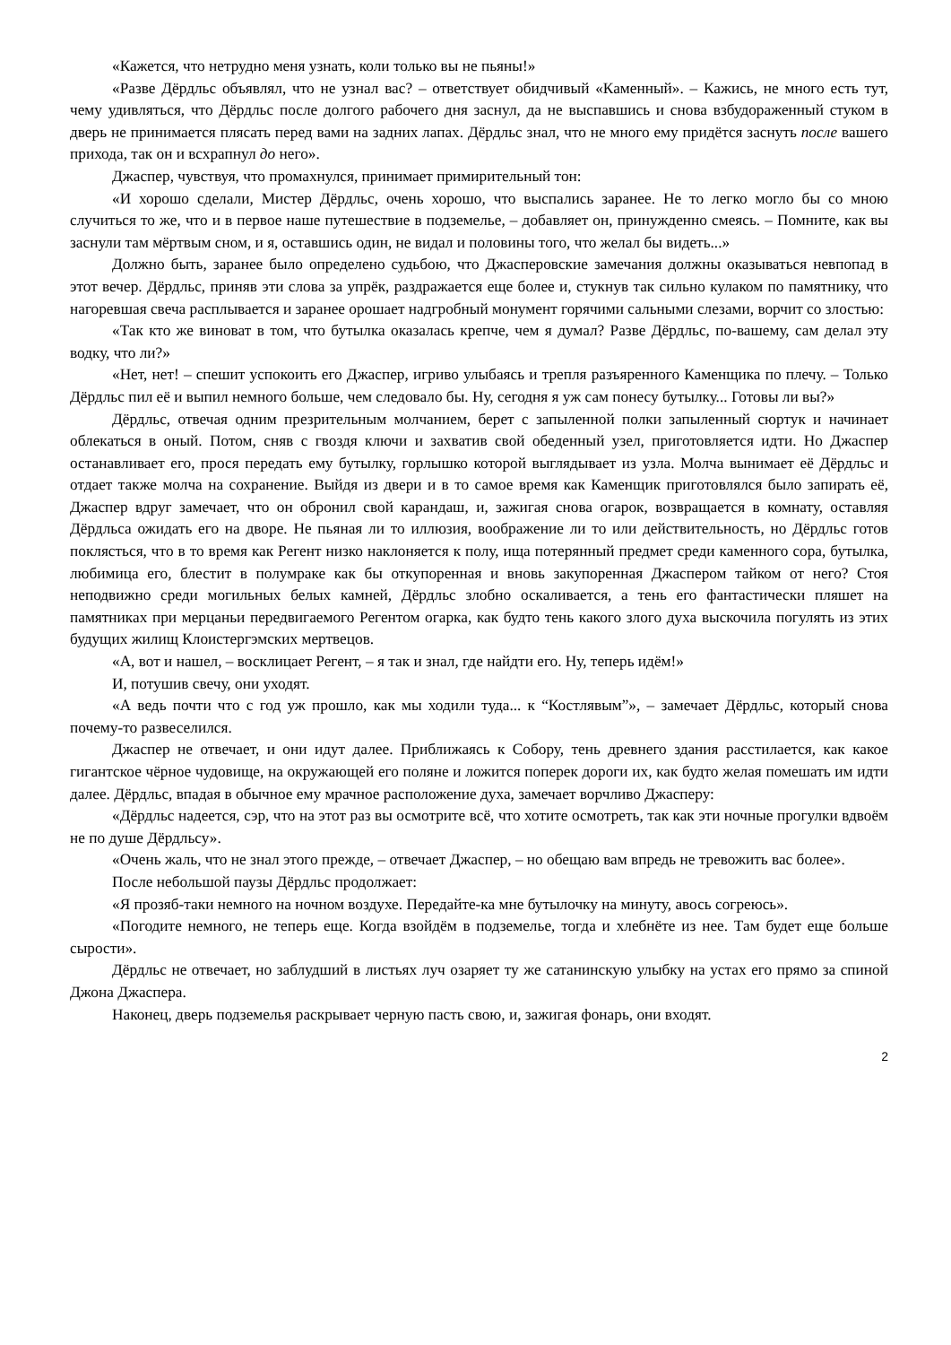«Кажется, что нетрудно меня узнать, коли только вы не пьяны!»
«Разве Дёрдльс объявлял, что не узнал вас? – ответствует обидчивый «Каменный». – Кажись, не много есть тут, чему удивляться, что Дёрдльс после долгого рабочего дня заснул, да не выспавшись и снова взбудораженный стуком в дверь не принимается плясать перед вами на задних лапах. Дёрдльс знал, что не много ему придётся заснуть после вашего прихода, так он и всхрапнул до него».
Джаспер, чувствуя, что промахнулся, принимает примирительный тон:
«И хорошо сделали, Мистер Дёрдльс, очень хорошо, что выспались заранее. Не то легко могло бы со мною случиться то же, что и в первое наше путешествие в подземелье, – добавляет он, принужденно смеясь. – Помните, как вы заснули там мёртвым сном, и я, оставшись один, не видал и половины того, что желал бы видеть...»
Должно быть, заранее было определено судьбою, что Джасперовские замечания должны оказываться невпопад в этот вечер. Дёрдльс, приняв эти слова за упрёк, раздражается еще более и, стукнув так сильно кулаком по памятнику, что нагоревшая свеча расплывается и заранее орошает надгробный монумент горячими сальными слезами, ворчит со злостью:
«Так кто же виноват в том, что бутылка оказалась крепче, чем я думал? Разве Дёрдльс, по-вашему, сам делал эту водку, что ли?»
«Нет, нет! – спешит успокоить его Джаспер, игриво улыбаясь и трепля разъяренного Каменщика по плечу. – Только Дёрдльс пил её и выпил немного больше, чем следовало бы. Ну, сегодня я уж сам понесу бутылку... Готовы ли вы?»
Дёрдльс, отвечая одним презрительным молчанием, берет с запыленной полки запыленный сюртук и начинает облекаться в оный. Потом, сняв с гвоздя ключи и захватив свой обеденный узел, приготовляется идти. Но Джаспер останавливает его, прося передать ему бутылку, горлышко которой выглядывает из узла. Молча вынимает её Дёрдльс и отдает также молча на сохранение. Выйдя из двери и в то самое время как Каменщик приготовлялся было запирать её, Джаспер вдруг замечает, что он обронил свой карандаш, и, зажигая снова огарок, возвращается в комнату, оставляя Дёрдльса ожидать его на дворе. Не пьяная ли то иллюзия, воображение ли то или действительность, но Дёрдльс готов поклясться, что в то время как Регент низко наклоняется к полу, ища потерянный предмет среди каменного сора, бутылка, любимица его, блестит в полумраке как бы откупоренная и вновь закупоренная Джаспером тайком от него? Стоя неподвижно среди могильных белых камней, Дёрдльс злобно оскаливается, а тень его фантастически пляшет на памятниках при мерцаньи передвигаемого Регентом огарка, как будто тень какого злого духа выскочила погулять из этих будущих жилищ Клоистергэмских мертвецов.
«А, вот и нашел, – восклицает Регент, – я так и знал, где найдти его. Ну, теперь идём!»
И, потушив свечу, они уходят.
«А ведь почти что с год уж прошло, как мы ходили туда... к “Костлявым”», – замечает Дёрдльс, который снова почему-то развеселился.
Джаспер не отвечает, и они идут далее. Приближаясь к Собору, тень древнего здания расстилается, как какое гигантское чёрное чудовище, на окружающей его поляне и ложится поперек дороги их, как будто желая помешать им идти далее. Дёрдльс, впадая в обычное ему мрачное расположение духа, замечает ворчливо Джасперу:
«Дёрдльс надеется, сэр, что на этот раз вы осмотрите всё, что хотите осмотреть, так как эти ночные прогулки вдвоём не по душе Дёрдльсу».
«Очень жаль, что не знал этого прежде, – отвечает Джаспер, – но обещаю вам впредь не тревожить вас более».
После небольшой паузы Дёрдльс продолжает:
«Я прозяб-таки немного на ночном воздухе. Передайте-ка мне бутылочку на минуту, авось согреюсь».
«Погодите немного, не теперь еще. Когда взойдём в подземелье, тогда и хлебнёте из нее. Там будет еще больше сырости».
Дёрдльс не отвечает, но заблудший в листьях луч озаряет ту же сатанинскую улыбку на устах его прямо за спиной Джона Джаспера.
Наконец, дверь подземелья раскрывает черную пасть свою, и, зажигая фонарь, они входят.
2